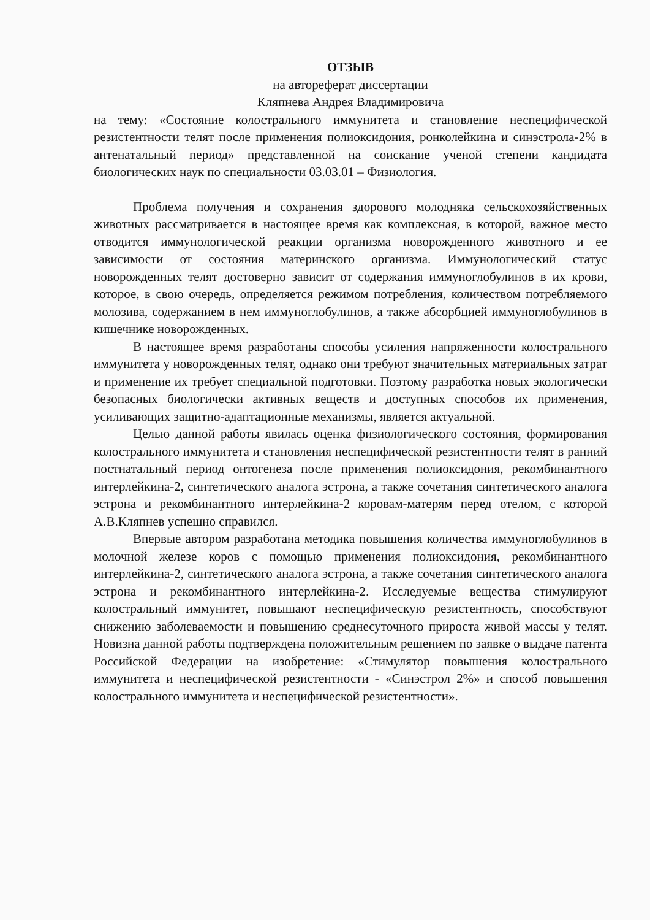ОТЗЫВ
на автореферат диссертации
Кляпнева Андрея Владимировича
на тему: «Состояние колострального иммунитета и становление неспецифической резистентности телят после применения полиоксидония, ронколейкина и синэстрола-2% в антенатальный период» представленной на соискание ученой степени кандидата биологических наук по специальности 03.03.01 – Физиология.
Проблема получения и сохранения здорового молодняка сельскохозяйственных животных рассматривается в настоящее время как комплексная, в которой, важное место отводится иммунологической реакции организма новорожденного животного и ее зависимости от состояния материнского организма. Иммунологический статус новорожденных телят достоверно зависит от содержания иммуноглобулинов в их крови, которое, в свою очередь, определяется режимом потребления, количеством потребляемого молозива, содержанием в нем иммуноглобулинов, а также абсорбцией иммуноглобулинов в кишечнике новорожденных.
В настоящее время разработаны способы усиления напряженности колострального иммунитета у новорожденных телят, однако они требуют значительных материальных затрат и применение их требует специальной подготовки. Поэтому разработка новых экологически безопасных биологически активных веществ и доступных способов их применения, усиливающих защитно-адаптационные механизмы, является актуальной.
Целью данной работы явилась оценка физиологического состояния, формирования колострального иммунитета и становления неспецифической резистентности телят в ранний постнатальный период онтогенеза после применения полиоксидония, рекомбинантного интерлейкина-2, синтетического аналога эстрона, а также сочетания синтетического аналога эстрона и рекомбинантного интерлейкина-2 коровам-матерям перед отелом, с которой А.В.Кляпнев успешно справился.
Впервые автором разработана методика повышения количества иммуноглобулинов в молочной железе коров с помощью применения полиоксидония, рекомбинантного интерлейкина-2, синтетического аналога эстрона, а также сочетания синтетического аналога эстрона и рекомбинантного интерлейкина-2. Исследуемые вещества стимулируют колостральный иммунитет, повышают неспецифическую резистентность, способствуют снижению заболеваемости и повышению среднесуточного прироста живой массы у телят. Новизна данной работы подтверждена положительным решением по заявке о выдаче патента Российской Федерации на изобретение: «Стимулятор повышения колострального иммунитета и неспецифической резистентности - «Синэстрол 2%» и способ повышения колострального иммунитета и неспецифической резистентности».